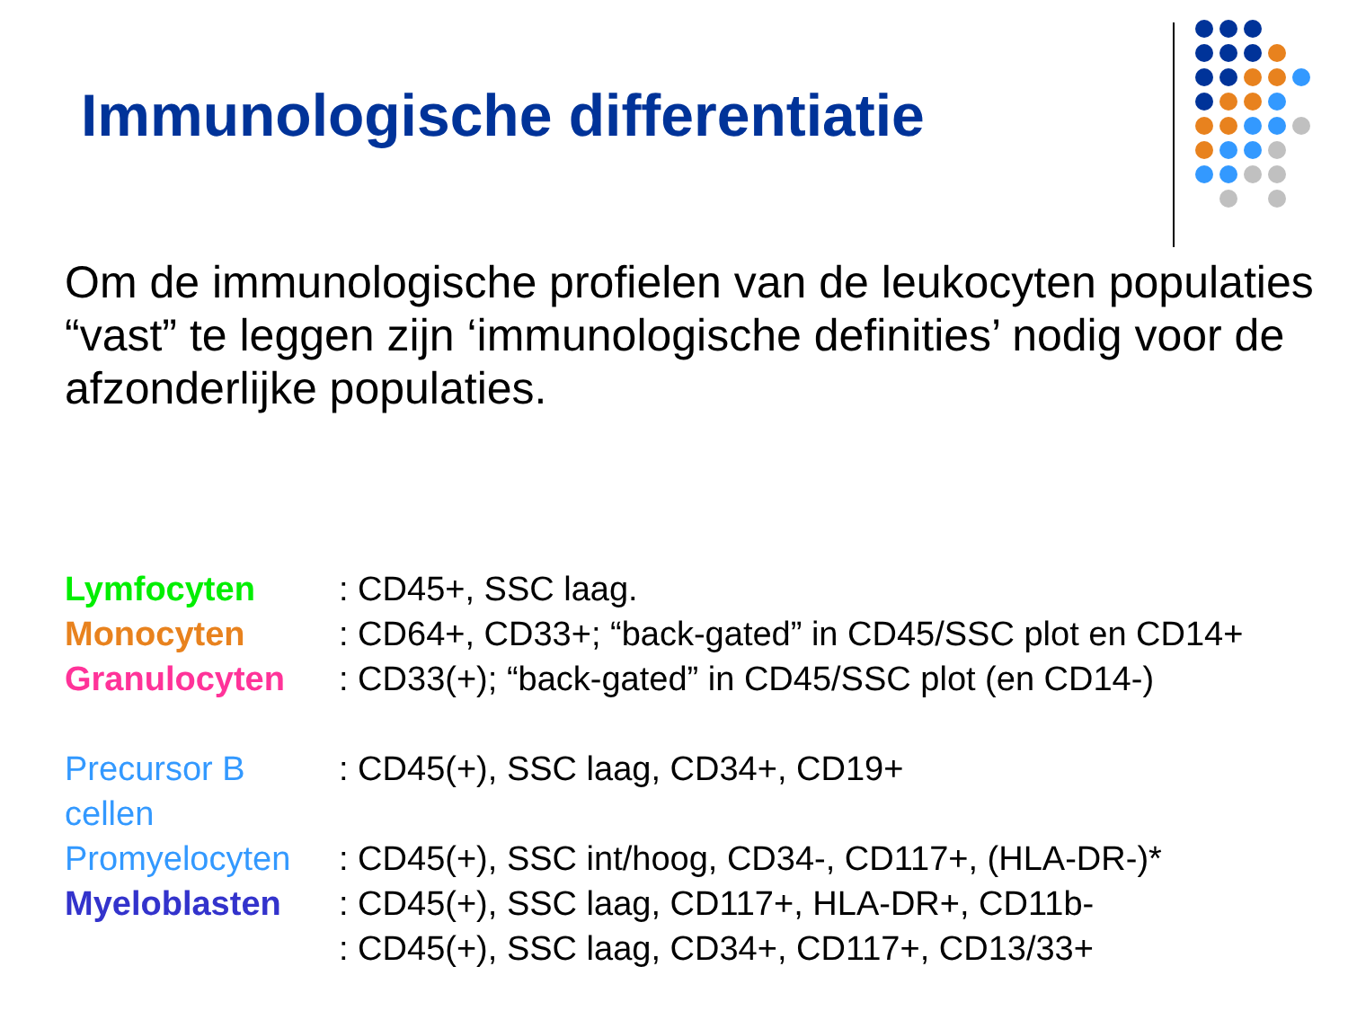Immunologische differentiatie
Om de immunologische profielen van de leukocyten populaties “vast” te leggen zijn ‘immunologische definities’ nodig voor de afzonderlijke populaties.
Lymfocyten : CD45+, SSC laag.
Monocyten : CD64+, CD33+; “back-gated” in CD45/SSC plot en CD14+
Granulocyten : CD33(+); “back-gated” in CD45/SSC plot (en CD14-)
Precursor B cellen : CD45(+), SSC laag, CD34+, CD19+
Promyelocyten : CD45(+), SSC int/hoog, CD34-, CD117+, (HLA-DR-)*
Myeloblasten : CD45(+), SSC laag, CD117+, HLA-DR+, CD11b-
: CD45(+), SSC laag, CD34+, CD117+, CD13/33+